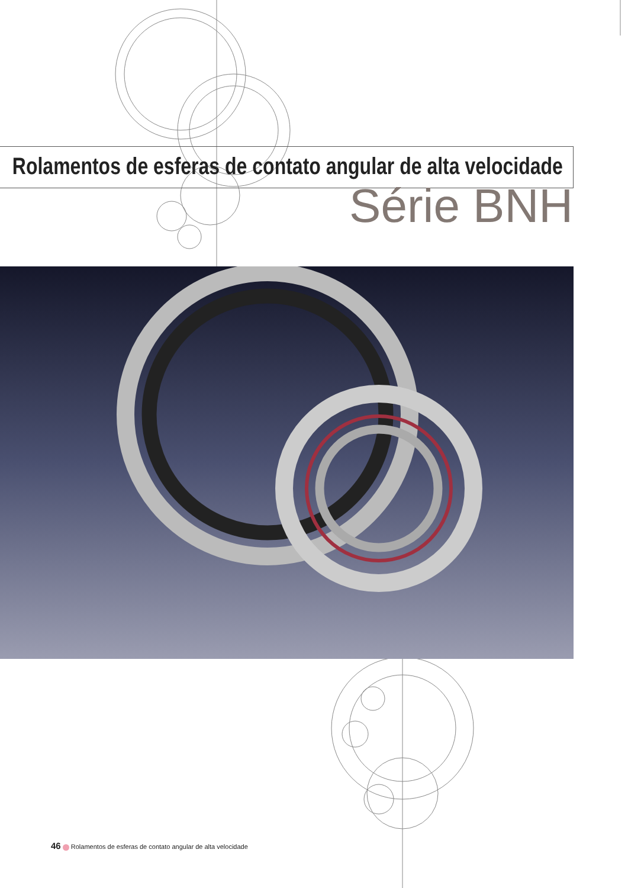Rolamentos de esferas de contato angular de alta velocidade
Série BNH
46 Rolamentos de esferas de contato angular de alta velocidade